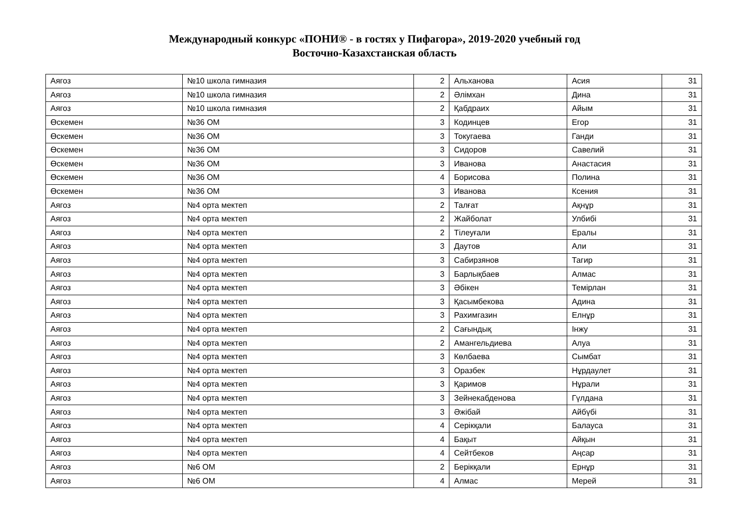Международный конкурс «ПОНИ® - в гостях у Пифагора», 2019-2020 учебный год
Восточно-Казахстанская область
| Аягоз | №10 школа гимназия | 2 | Альханова | Асия | 31 |
| Аягоз | №10 школа гимназия | 2 | Әлімхан | Дина | 31 |
| Аягоз | №10 школа гимназия | 2 | Қабдраих | Айым | 31 |
| Өскемен | №36 ОМ | 3 | Кодинцев | Егор | 31 |
| Өскемен | №36 ОМ | 3 | Токугаева | Ганди | 31 |
| Өскемен | №36 ОМ | 3 | Сидоров | Савелий | 31 |
| Өскемен | №36 ОМ | 3 | Иванова | Анастасия | 31 |
| Өскемен | №36 ОМ | 4 | Борисова | Полина | 31 |
| Өскемен | №36 ОМ | 3 | Иванова | Ксения | 31 |
| Аягоз | №4 орта мектеп | 2 | Талғат | Ақнұр | 31 |
| Аягоз | №4 орта мектеп | 2 | Жайболат | Улбибі | 31 |
| Аягоз | №4 орта мектеп | 2 | Тілеуғали | Ералы | 31 |
| Аягоз | №4 орта мектеп | 3 | Даутов | Али | 31 |
| Аягоз | №4 орта мектеп | 3 | Сабирзянов | Тагир | 31 |
| Аягоз | №4 орта мектеп | 3 | Барлықбаев | Алмас | 31 |
| Аягоз | №4 орта мектеп | 3 | Әбікен | Темірлан | 31 |
| Аягоз | №4 орта мектеп | 3 | Қасымбекова | Адина | 31 |
| Аягоз | №4 орта мектеп | 3 | Рахимгазин | Елнұр | 31 |
| Аягоз | №4 орта мектеп | 2 | Сағындық | Інжу | 31 |
| Аягоз | №4 орта мектеп | 2 | Амангельдиева | Алуа | 31 |
| Аягоз | №4 орта мектеп | 3 | Көлбаева | Сымбат | 31 |
| Аягоз | №4 орта мектеп | 3 | Оразбек | Нұрдаулет | 31 |
| Аягоз | №4 орта мектеп | 3 | Қаримов | Нұрали | 31 |
| Аягоз | №4 орта мектеп | 3 | Зейнекабденова | Гүлдана | 31 |
| Аягоз | №4 орта мектеп | 3 | Әжібай | Айбүбі | 31 |
| Аягоз | №4 орта мектеп | 4 | Серікқали | Балауса | 31 |
| Аягоз | №4 орта мектеп | 4 | Бақыт | Айқын | 31 |
| Аягоз | №4 орта мектеп | 4 | Сейтбеков | Аңсар | 31 |
| Аягоз | №6 ОМ | 2 | Берікқали | Ернұр | 31 |
| Аягоз | №6 ОМ | 4 | Алмас | Мерей | 31 |